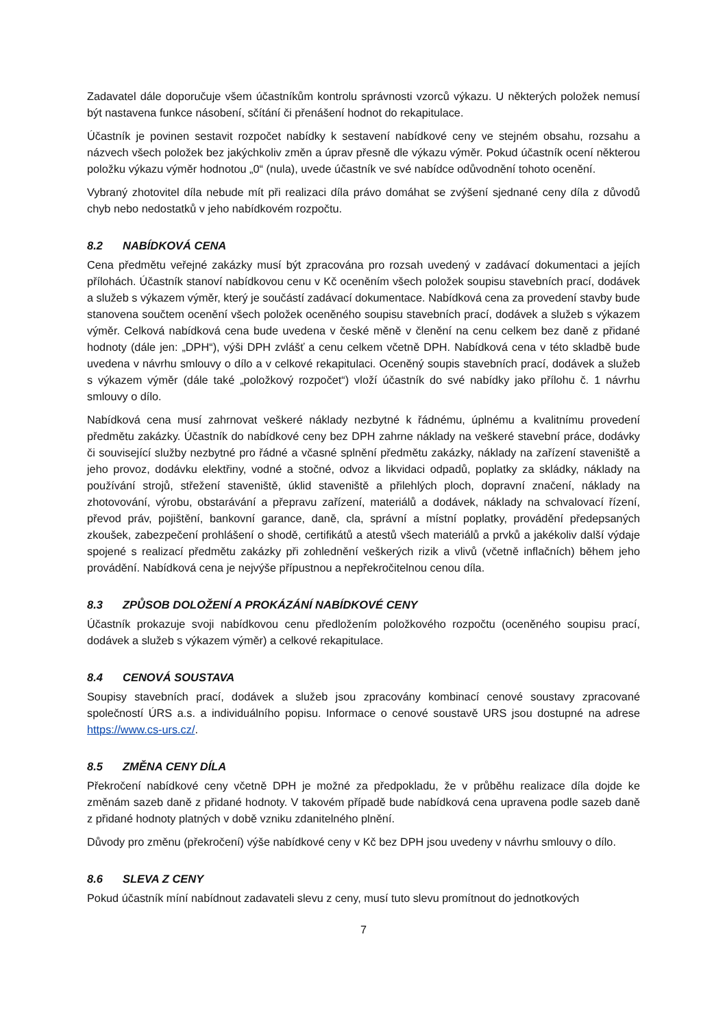Zadavatel dále doporučuje všem účastníkům kontrolu správnosti vzorců výkazu. U některých položek nemusí být nastavena funkce násobení, sčítání či přenášení hodnot do rekapitulace.
Účastník je povinen sestavit rozpočet nabídky k sestavení nabídkové ceny ve stejném obsahu, rozsahu a názvech všech položek bez jakýchkoliv změn a úprav přesně dle výkazu výměr. Pokud účastník ocení některou položku výkazu výměr hodnotou „0“ (nula), uvede účastník ve své nabídce odůvodnění tohoto ocenění.
Vybraný zhotovitel díla nebude mít při realizaci díla právo domáhat se zvýšení sjednané ceny díla z důvodů chyb nebo nedostatků v jeho nabídkovém rozpočtu.
8.2 NABÍDKOVÁ CENA
Cena předmětu veřejné zakázky musí být zpracována pro rozsah uvedený v zadávací dokumentaci a jejích přílohách. Účastník stanoví nabídkovou cenu v Kč oceněním všech položek soupisu stavebních prací, dodávek a služeb s výkazem výměr, který je součástí zadávací dokumentace. Nabídková cena za provedení stavby bude stanovena součtem ocenění všech položek oceněného soupisu stavebních prací, dodávek a služeb s výkazem výměr. Celková nabídková cena bude uvedena v české měně v členění na cenu celkem bez daně z přidané hodnoty (dále jen: „DPH“), výši DPH zvlášť a cenu celkem včetně DPH. Nabídková cena v této skladbě bude uvedena v návrhu smlouvy o dílo a v celkové rekapitulaci. Oceněný soupis stavebních prací, dodávek a služeb s výkazem výměr (dále také „položkový rozpočet“) vloží účastník do své nabídky jako přílohu č. 1 návrhu smlouvy o dílo.
Nabídková cena musí zahrnovat veškeré náklady nezbytné k řádnému, úplnému a kvalitnímu provedení předmětu zakázky. Účastník do nabídkové ceny bez DPH zahrne náklady na veškeré stavební práce, dodávky či související služby nezbytné pro řádné a včasné splnění předmětu zakázky, náklady na zařízení staveniště a jeho provoz, dodávku elektřiny, vodné a stočné, odvoz a likvidaci odpadů, poplatky za skládky, náklady na používání strojů, střežení staveniště, úklid staveniště a přilehlých ploch, dopravní značení, náklady na zhotovování, výrobu, obstarávání a přepravu zařízení, materiálů a dodávek, náklady na schvalovací řízení, převod práv, pojištění, bankovní garance, daně, cla, správní a místní poplatky, provádění předepsaných zkoušek, zabezpečení prohlášení o shodě, certifikátů a atestů všech materiálů a prvků a jakékoliv další výdaje spojené s realizací předmětu zakázky při zohlednění veškerých rizik a vlivů (včetně inflačních) během jeho provádění. Nabídková cena je nejvýše přípustnou a nepřekročitelnou cenou díla.
8.3 ZPŮSOB DOLOŽENÍ A PROKÁZÁNÍ NABÍDKOVÉ CENY
Účastník prokazuje svoji nabídkovou cenu předložením položkového rozpočtu (oceněného soupisu prací, dodávek a služeb s výkazem výměr) a celkové rekapitulace.
8.4 CENOVÁ SOUSTAVA
Soupisy stavebních prací, dodávek a služeb jsou zpracovány kombinací cenové soustavy zpracované společností ÚRS a.s. a individuálního popisu. Informace o cenové soustavě URS jsou dostupné na adrese https://www.cs-urs.cz/.
8.5 ZMĚNA CENY DÍLA
Překročení nabídkové ceny včetně DPH je možné za předpokladu, že v průběhu realizace díla dojde ke změnám sazeb daně z přidané hodnoty. V takovém případě bude nabídková cena upravena podle sazeb daně z přidané hodnoty platných v době vzniku zdanitelného plnění.
Důvody pro změnu (překročení) výše nabídkové ceny v Kč bez DPH jsou uvedeny v návrhu smlouvy o dílo.
8.6 SLEVA Z CENY
Pokud účastník míní nabídnout zadavateli slevu z ceny, musí tuto slevu promítnout do jednotkových
7